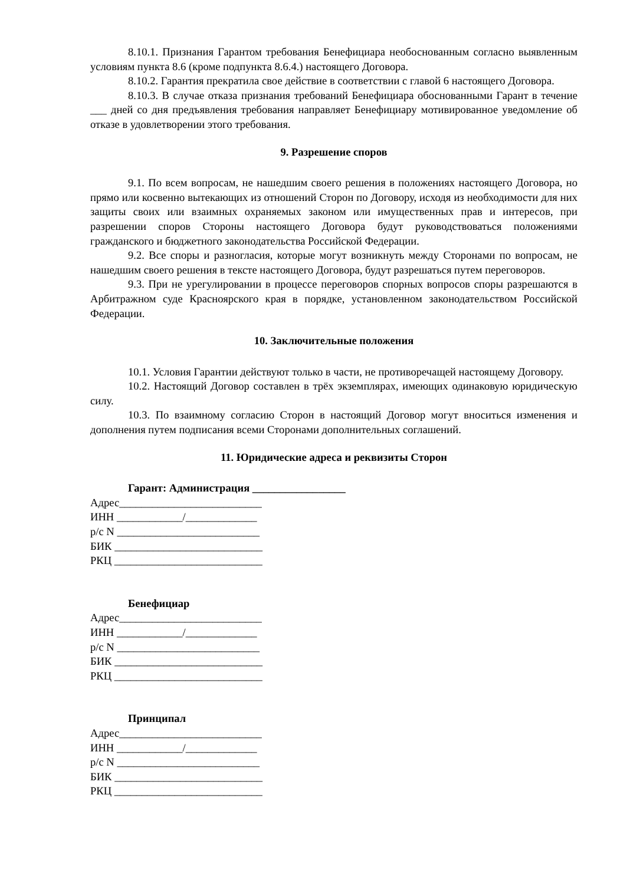8.10.1. Признания Гарантом требования Бенефициара необоснованным согласно выявленным условиям пункта 8.6 (кроме подпункта 8.6.4.) настоящего Договора.
8.10.2. Гарантия прекратила свое действие в соответствии с главой 6 настоящего Договора.
8.10.3. В случае отказа признания требований Бенефициара обоснованными Гарант в течение ___ дней со дня предъявления требования направляет Бенефициару мотивированное уведомление об отказе в удовлетворении этого требования.
9. Разрешение споров
9.1. По всем вопросам, не нашедшим своего решения в положениях настоящего Договора, но прямо или косвенно вытекающих из отношений Сторон по Договору, исходя из необходимости для них защиты своих или взаимных охраняемых законом или имущественных прав и интересов, при разрешении споров Стороны настоящего Договора будут руководствоваться положениями гражданского и бюджетного законодательства Российской Федерации.
9.2. Все споры и разногласия, которые могут возникнуть между Сторонами по вопросам, не нашедшим своего решения в тексте настоящего Договора, будут разрешаться путем переговоров.
9.3. При не урегулировании в процессе переговоров спорных вопросов споры разрешаются в Арбитражном суде Красноярского края в порядке, установленном законодательством Российской Федерации.
10. Заключительные положения
10.1. Условия Гарантии действуют только в части, не противоречащей настоящему Договору.
10.2. Настоящий Договор составлен в трёх экземплярах, имеющих одинаковую юридическую силу.
10.3. По взаимному согласию Сторон в настоящий Договор могут вноситься изменения и дополнения путем подписания всеми Сторонами дополнительных соглашений.
11. Юридические адреса и реквизиты Сторон
Гарант: Администрация _________________
Адрес__________________________
ИНН ____________/_____________
р/с N __________________________
БИК ___________________________
РКЦ ___________________________
Бенефициар
Адрес__________________________
ИНН ____________/_____________
р/с N __________________________
БИК ___________________________
РКЦ ___________________________
Принципал
Адрес__________________________
ИНН ____________/_____________
р/с N __________________________
БИК ___________________________
РКЦ ___________________________